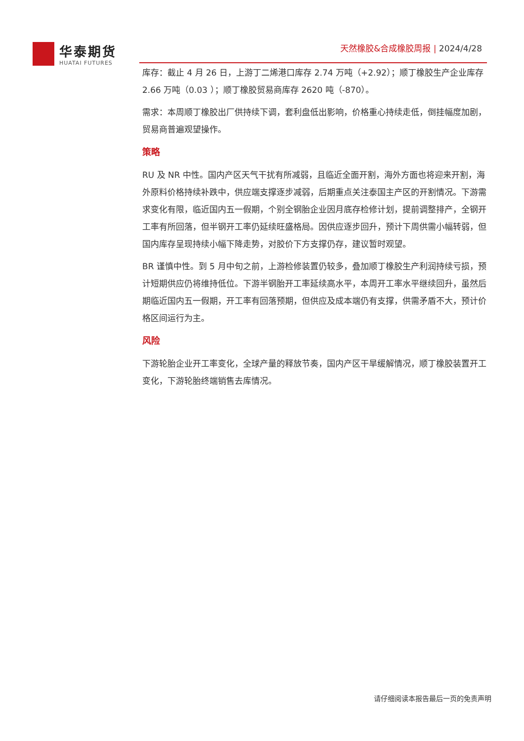华泰期货
HUATAI FUTURES
天然橡胶&合成橡胶周报 | 2024/4/28
库存：截止 4 月 26 日，上游丁二烯港口库存 2.74 万吨（+2.92）；顺丁橡胶生产企业库存 2.66 万吨（0.03 ）；顺丁橡胶贸易商库存 2620 吨（-870）。
需求：本周顺丁橡胶出厂供持续下调，套利盘低出影响，价格重心持续走低，倒挂幅度加剧，贸易商普遍观望操作。
策略
RU 及 NR 中性。国内产区天气干扰有所减弱，且临近全面开割，海外方面也将迎来开割，海外原料价格持续补跌中，供应端支撑逐步减弱，后期重点关注泰国主产区的开割情况。下游需求变化有限，临近国内五一假期，个别全钢胎企业因月底存检修计划，提前调整排产，全钢开工率有所回落，但半钢开工率仍延续旺盛格局。因供应逐步回升，预计下周供需小幅转弱，但国内库存呈现持续小幅下降走势，对胶价下方支撑仍存，建议暂时观望。
BR 谨慎中性。到 5 月中旬之前，上游检修装置仍较多，叠加顺丁橡胶生产利润持续亏损，预计短期供应仍将维持低位。下游半钢胎开工率延续高水平，本周开工率水平继续回升，虽然后期临近国内五一假期，开工率有回落预期，但供应及成本端仍有支撑，供需矛盾不大，预计价格区间运行为主。
风险
下游轮胎企业开工率变化，全球产量的释放节奏，国内产区干旱缓解情况，顺丁橡胶装置开工变化，下游轮胎终端销售去库情况。
请仔细阅读本报告最后一页的免责声明